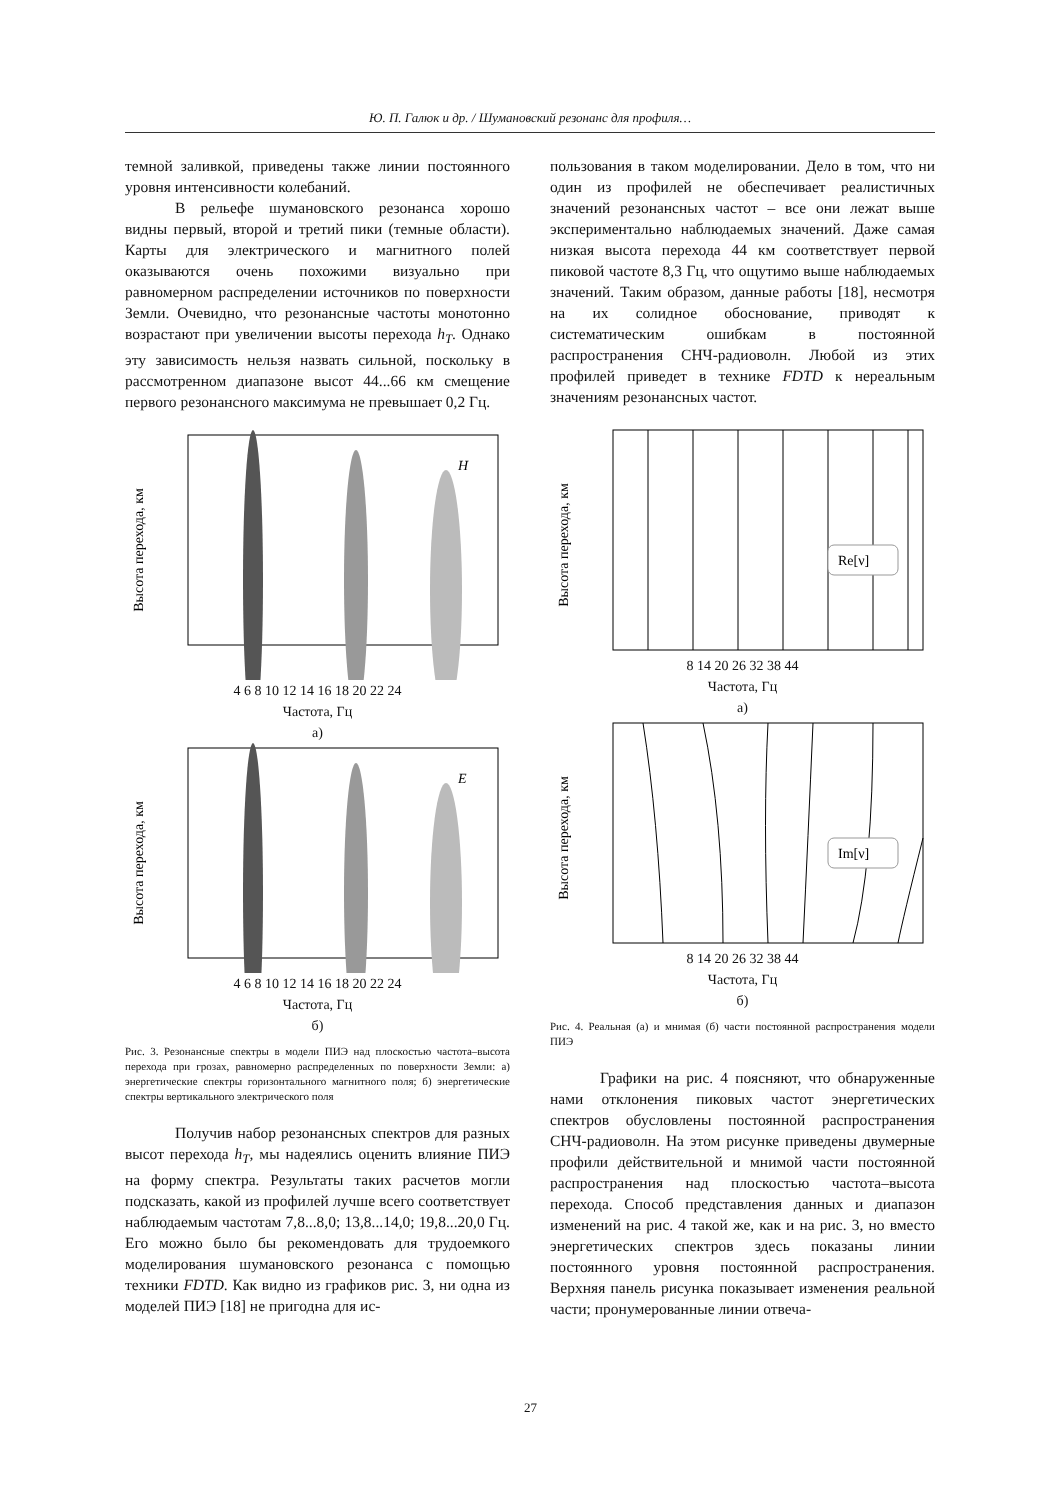Ю. П. Галюк и др. / Шумановский резонанс для профиля…
темной заливкой, приведены также линии постоянного уровня интенсивности колебаний.
В рельефе шумановского резонанса хорошо видны первый, второй и третий пики (темные области). Карты для электрического и магнитного полей оказываются очень похожими визуально при равномерном распределении источников по поверхности Земли. Очевидно, что резонансные частоты монотонно возрастают при увеличении высоты перехода h<sub>T</sub>. Однако эту зависимость нельзя назвать сильной, поскольку в рассмотренном диапазоне высот 44...66 км смещение первого резонансного максимума не превышает 0,2 Гц.
H
Высота перехода, км
4 6 8 10 12 14 16 18 20 22 24
Частота, Гц
а)
E
Высота перехода, км
4 6 8 10 12 14 16 18 20 22 24
Частота, Гц
б)
Рис. 3. Резонансные спектры в модели ПИЭ над плоскостью частота–высота перехода при грозах, равномерно распределенных по поверхности Земли: а) энергетические спектры горизонтального магнитного поля; б) энергетические спектры вертикального электрического поля
Получив набор резонансных спектров для разных высот перехода h<sub>T</sub>, мы надеялись оценить влияние ПИЭ на форму спектра. Результаты таких расчетов могли подсказать, какой из профилей лучше всего соответствует наблюдаемым частотам 7,8...8,0; 13,8...14,0; 19,8...20,0 Гц. Его можно было бы рекомендовать для трудоемкого моделирования шумановского резонанса с помощью техники FDTD. Как видно из графиков рис. 3, ни одна из моделей ПИЭ [18] не пригодна для ис-
пользования в таком моделировании. Дело в том, что ни один из профилей не обеспечивает реалистичных значений резонансных частот – все они лежат выше экспериментально наблюдаемых значений. Даже самая низкая высота перехода 44 км соответствует первой пиковой частоте 8,3 Гц, что ощутимо выше наблюдаемых значений. Таким образом, данные работы [18], несмотря на их солидное обоснование, приводят к систематическим ошибкам в постоянной распространения СНЧ-радиоволн. Любой из этих профилей приведет в технике FDTD к нереальным значениям резонансных частот.
Re[ν]
Высота перехода, км
8 14 20 26 32 38 44
Частота, Гц
а)
Im[ν]
Высота перехода, км
8 14 20 26 32 38 44
Частота, Гц
б)
Рис. 4. Реальная (а) и мнимая (б) части постоянной распространения модели ПИЭ
Графики на рис. 4 поясняют, что обнаруженные нами отклонения пиковых частот энергетических спектров обусловлены постоянной распространения СНЧ-радиоволн. На этом рисунке приведены двумерные профили действительной и мнимой части постоянной распространения над плоскостью частота–высота перехода. Способ представления данных и диапазон изменений на рис. 4 такой же, как и на рис. 3, но вместо энергетических спектров здесь показаны линии постоянного уровня постоянной распространения. Верхняя панель рисунка показывает изменения реальной части; пронумерованные линии отвеча-
27